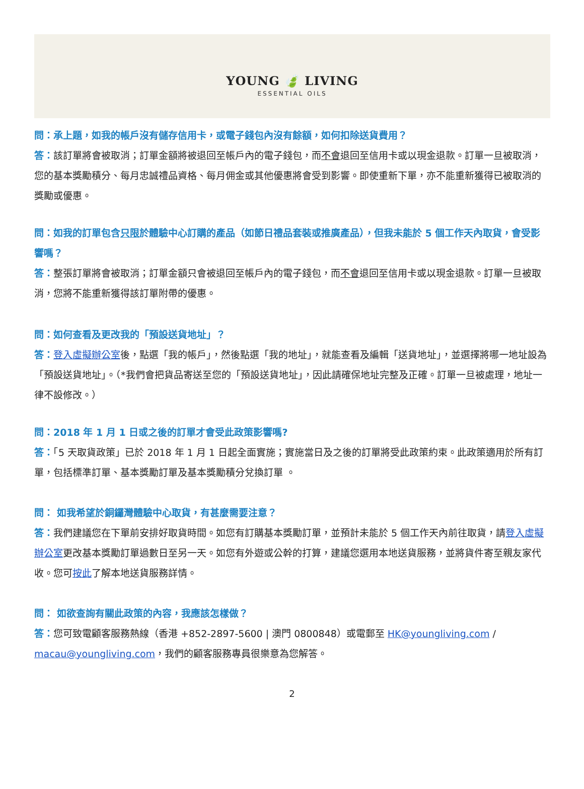YOUNG 🍃 LIVING
ESSENTIAL OILS
問：承上題，如我的帳戶沒有儲存信用卡，或電子錢包內沒有餘額，如何扣除送貨費用？
答：該訂單將會被取消；訂單金額將被退回至帳戶內的電子錢包，而不會退回至信用卡或以現金退款。訂單一旦被取消，您的基本獎勵積分、每月忠誠禮品資格、每月佣金或其他優惠將會受到影響。即使重新下單，亦不能重新獲得已被取消的獎勵或優惠。
問：如我的訂單包含只限於體驗中心訂購的產品（如節日禮品套裝或推廣產品），但我未能於 5 個工作天內取貨，會受影響嗎？
答：整張訂單將會被取消；訂單金額只會被退回至帳戶內的電子錢包，而不會退回至信用卡或以現金退款。訂單一旦被取消，您將不能重新獲得該訂單附帶的優惠。
問：如何查看及更改我的「預設送貨地址」？
答：登入虛擬辦公室後，點選「我的帳戶」，然後點選「我的地址」，就能查看及編輯「送貨地址」，並選擇將哪一地址設為「預設送貨地址」。（*我們會把貨品寄送至您的「預設送貨地址」，因此請確保地址完整及正確。訂單一旦被處理，地址一律不設修改。）
問：2018 年 1 月 1 日或之後的訂單才會受此政策影響嗎?
答：「5 天取貨政策」已於 2018 年 1 月 1 日起全面實施；實施當日及之後的訂單將受此政策約束。此政策適用於所有訂單，包括標準訂單、基本獎勵訂單及基本獎勵積分兌換訂單 。
問： 如我希望於銅鑼灣體驗中心取貨，有甚麼需要注意？
答：我們建議您在下單前安排好取貨時間。如您有訂購基本獎勵訂單，並預計未能於 5 個工作天內前往取貨，請登入虛擬辦公室更改基本獎勵訂單過數日至另一天。如您有外遊或公幹的打算，建議您選用本地送貨服務，並將貨件寄至親友家代收。您可按此了解本地送貨服務詳情。
問： 如欲查詢有關此政策的內容，我應該怎樣做？
答：您可致電顧客服務熱線（香港 +852-2897-5600 | 澳門 0800848）或電郵至 HK@youngliving.com / macau@youngliving.com，我們的顧客服務專員很樂意為您解答。
2